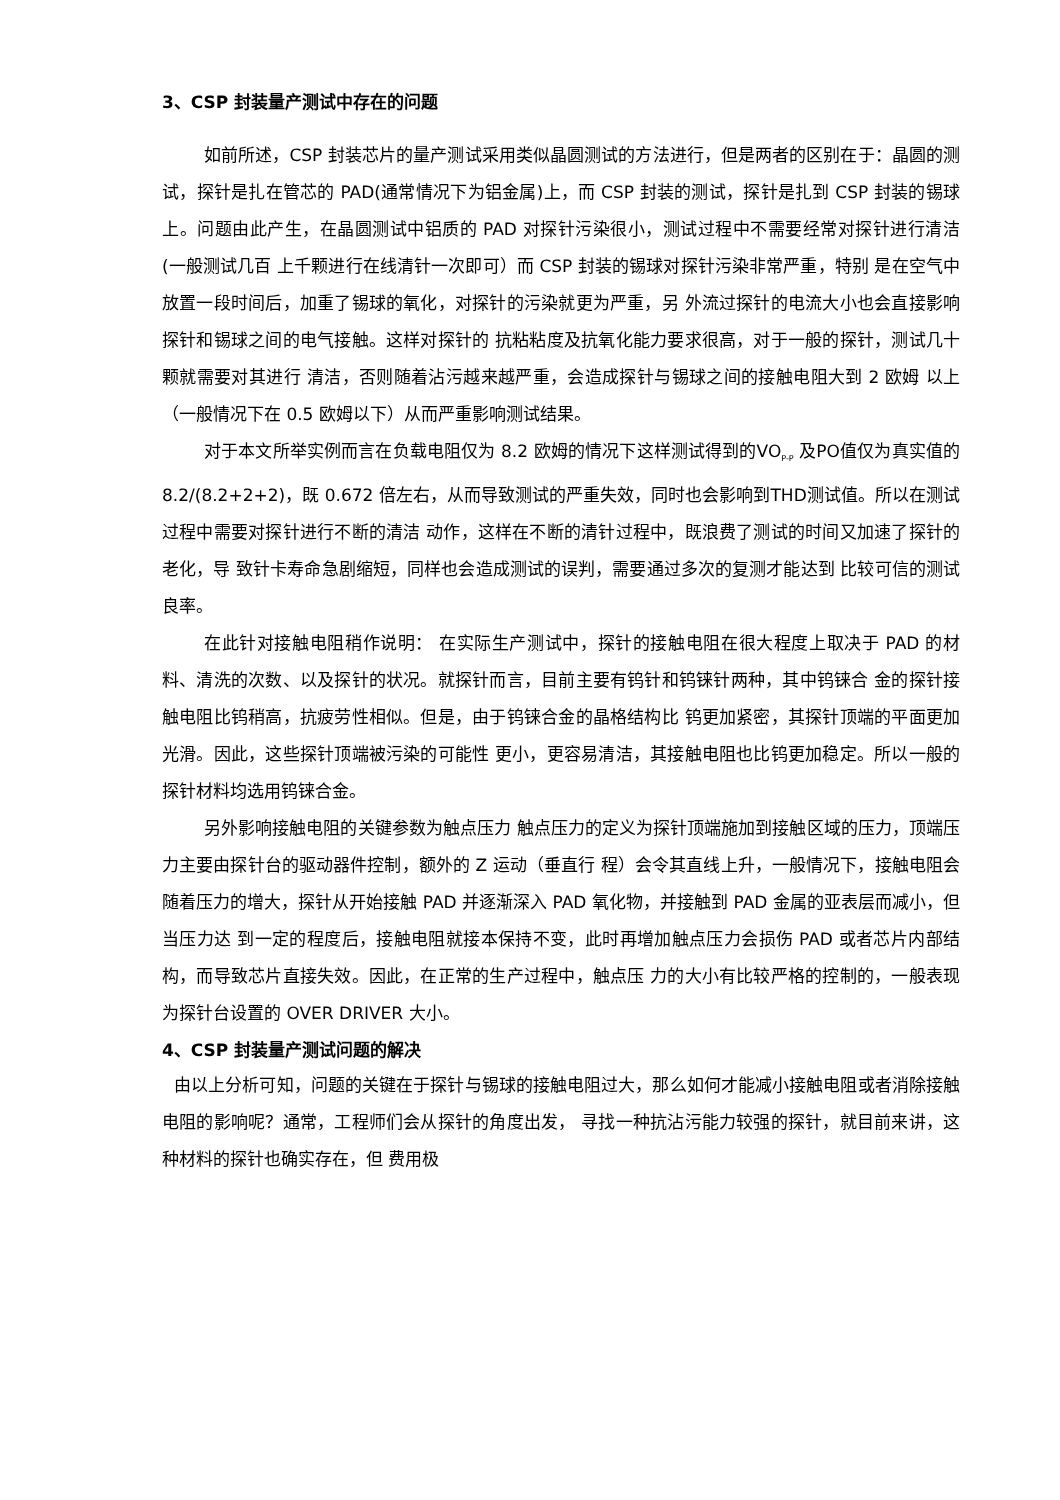3、CSP 封装量产测试中存在的问题
如前所述，CSP 封装芯片的量产测试采用类似晶圆测试的方法进行，但是两者的区别在于：晶圆的测试，探针是扎在管芯的 PAD(通常情况下为铝金属)上，而 CSP 封装的测试，探针是扎到 CSP 封装的锡球上。问题由此产生，在晶圆测试中铝质的 PAD 对探针污染很小，测试过程中不需要经常对探针进行清洁(一般测试几百 上千颗进行在线清针一次即可）而 CSP 封装的锡球对探针污染非常严重，特别 是在空气中放置一段时间后，加重了锡球的氧化，对探针的污染就更为严重，另 外流过探针的电流大小也会直接影响探针和锡球之间的电气接触。这样对探针的 抗粘粘度及抗氧化能力要求很高，对于一般的探针，测试几十颗就需要对其进行 清洁，否则随着沾污越来越严重，会造成探针与锡球之间的接触电阻大到 2 欧姆 以上（一般情况下在 0.5 欧姆以下）从而严重影响测试结果。
对于本文所举实例而言在负载电阻仅为 8.2 欧姆的情况下这样测试得到的VO<sub>P-P</sub> 及PO值仅为真实值的 8.2/(8.2+2+2)，既 0.672 倍左右，从而导致测试的严重失效，同时也会影响到THD测试值。所以在测试过程中需要对探针进行不断的清洁 动作，这样在不断的清针过程中，既浪费了测试的时间又加速了探针的老化，导 致针卡寿命急剧缩短，同样也会造成测试的误判，需要通过多次的复测才能达到 比较可信的测试良率。
在此针对接触电阻稍作说明： 在实际生产测试中，探针的接触电阻在很大程度上取决于 PAD 的材料、清洗的次数、以及探针的状况。就探针而言，目前主要有钨针和钨铼针两种，其中钨铼合 金的探针接触电阻比钨稍高，抗疲劳性相似。但是，由于钨铼合金的晶格结构比 钨更加紧密，其探针顶端的平面更加光滑。因此，这些探针顶端被污染的可能性 更小，更容易清洁，其接触电阻也比钨更加稳定。所以一般的探针材料均选用钨铼合金。
另外影响接触电阻的关键参数为触点压力 触点压力的定义为探针顶端施加到接触区域的压力，顶端压力主要由探针台的驱动器件控制，额外的 Z 运动（垂直行 程）会令其直线上升，一般情况下，接触电阻会随着压力的增大，探针从开始接触 PAD 并逐渐深入 PAD 氧化物，并接触到 PAD 金属的亚表层而减小，但当压力达 到一定的程度后，接触电阻就接本保持不变，此时再增加触点压力会损伤 PAD 或者芯片内部结构，而导致芯片直接失效。因此，在正常的生产过程中，触点压 力的大小有比较严格的控制的，一般表现为探针台设置的 OVER DRIVER 大小。
4、CSP 封装量产测试问题的解决
由以上分析可知，问题的关键在于探针与锡球的接触电阻过大，那么如何才能减小接触电阻或者消除接触电阻的影响呢？通常，工程师们会从探针的角度出发， 寻找一种抗沾污能力较强的探针，就目前来讲，这种材料的探针也确实存在，但 费用极